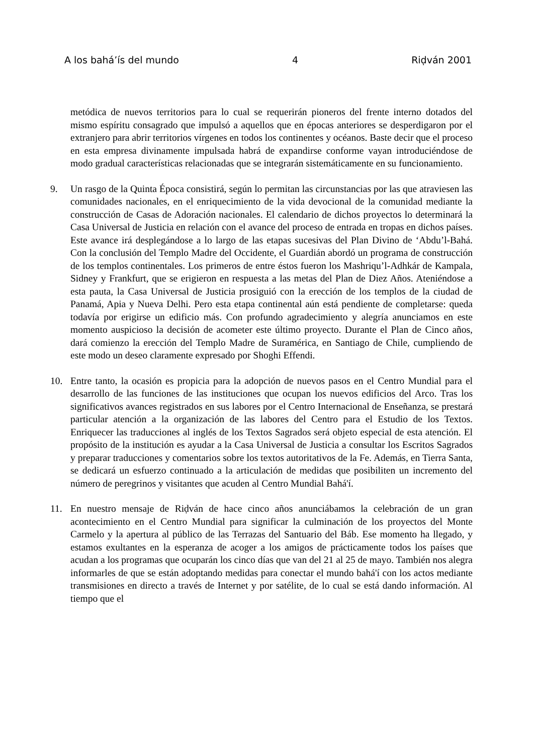A los bahá’ís del mundo 4 Riḍván 2001
metódica de nuevos territorios para lo cual se requerirán pioneros del frente interno dotados del mismo espíritu consagrado que impulsó a aquellos que en épocas anteriores se desperdigaron por el extranjero para abrir territorios vírgenes en todos los continentes y océanos. Baste decir que el proceso en esta empresa divinamente impulsada habrá de expandirse conforme vayan introduciéndose de modo gradual características relacionadas que se integrarán sistemáticamente en su funcionamiento.
9. Un rasgo de la Quinta Época consistirá, según lo permitan las circunstancias por las que atraviesen las comunidades nacionales, en el enriquecimiento de la vida devocional de la comunidad mediante la construcción de Casas de Adoración nacionales. El calendario de dichos proyectos lo determinará la Casa Universal de Justicia en relación con el avance del proceso de entrada en tropas en dichos países. Este avance irá desplegándose a lo largo de las etapas sucesivas del Plan Divino de ‘Abdu’l-Bahá. Con la conclusión del Templo Madre del Occidente, el Guardián abordó un programa de construcción de los templos continentales. Los primeros de entre éstos fueron los Mashriqu’l-Adhkár de Kampala, Sidney y Frankfurt, que se erigieron en respuesta a las metas del Plan de Diez Años. Ateniéndose a esta pauta, la Casa Universal de Justicia prosiguió con la erección de los templos de la ciudad de Panamá, Apia y Nueva Delhi. Pero esta etapa continental aún está pendiente de completarse: queda todavía por erigirse un edificio más. Con profundo agradecimiento y alegría anunciamos en este momento auspicioso la decisión de acometer este último proyecto. Durante el Plan de Cinco años, dará comienzo la erección del Templo Madre de Suramérica, en Santiago de Chile, cumpliendo de este modo un deseo claramente expresado por Shoghi Effendi.
10. Entre tanto, la ocasión es propicia para la adopción de nuevos pasos en el Centro Mundial para el desarrollo de las funciones de las instituciones que ocupan los nuevos edificios del Arco. Tras los significativos avances registrados en sus labores por el Centro Internacional de Enseñanza, se prestará particular atención a la organización de las labores del Centro para el Estudio de los Textos. Enriquecer las traducciones al inglés de los Textos Sagrados será objeto especial de esta atención. El propósito de la institución es ayudar a la Casa Universal de Justicia a consultar los Escritos Sagrados y preparar traducciones y comentarios sobre los textos autoritativos de la Fe. Además, en Tierra Santa, se dedicará un esfuerzo continuado a la articulación de medidas que posibiliten un incremento del número de peregrinos y visitantes que acuden al Centro Mundial Bahá'í.
11. En nuestro mensaje de Riḍván de hace cinco años anunciábamos la celebración de un gran acontecimiento en el Centro Mundial para significar la culminación de los proyectos del Monte Carmelo y la apertura al público de las Terrazas del Santuario del Báb. Ese momento ha llegado, y estamos exultantes en la esperanza de acoger a los amigos de prácticamente todos los países que acudan a los programas que ocuparán los cinco días que van del 21 al 25 de mayo. También nos alegra informarles de que se están adoptando medidas para conectar el mundo bahá'í con los actos mediante transmisiones en directo a través de Internet y por satélite, de lo cual se está dando información. Al tiempo que el